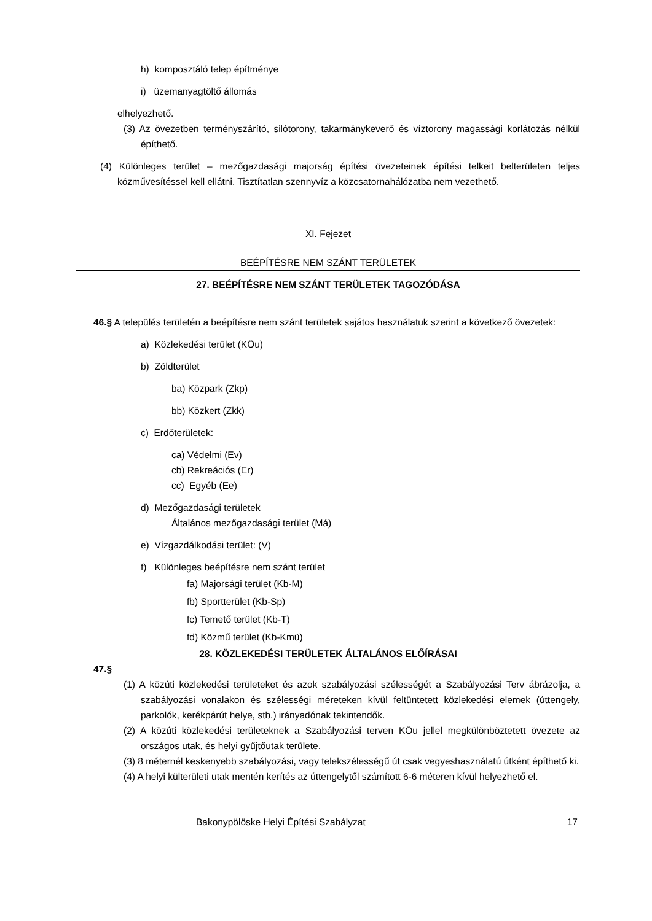h) komposztáló telep építménye
i) üzemanyagtöltő állomás
elhelyezhető.
(3) Az övezetben terményszárító, silótorony, takarmánykeverő és víztorony magassági korlátozás nélkül építhető.
(4) Különleges terület – mezőgazdasági majorság építési övezeteinek építési telkeit belterületen teljes közművesítéssel kell ellátni. Tisztítatlan szennyvíz a közcsatornahálózatba nem vezethető.
XI. Fejezet
BEÉPÍTÉSRE NEM SZÁNT TERÜLETEK
27. BEÉPÍTÉSRE NEM SZÁNT TERÜLETEK TAGOZÓDÁSA
46.§ A település területén a beépítésre nem szánt területek sajátos használatuk szerint a következő övezetek:
a) Közlekedési terület (KÖu)
b) Zöldterület
ba) Közpark (Zkp)
bb) Közkert (Zkk)
c) Erdőterületek:
ca) Védelmi (Ev)
cb) Rekreációs (Er)
cc) Egyéb (Ee)
d) Mezőgazdasági területek
Általános mezőgazdasági terület (Má)
e) Vízgazdálkodási terület: (V)
f) Különleges beépítésre nem szánt terület
fa) Majorsági terület (Kb-M)
fb) Sportterület (Kb-Sp)
fc) Temető terület (Kb-T)
fd) Közmű terület (Kb-Kmü)
28. KÖZLEKEDÉSI TERÜLETEK ÁLTALÁNOS ELŐÍRÁSAI
47.§
(1) A közúti közlekedési területeket és azok szabályozási szélességét a Szabályozási Terv ábrázolja, a szabályozási vonalakon és szélességi méreteken kívül feltüntetett közlekedési elemek (úttengely, parkolók, kerékpárút helye, stb.) irányadónak tekintendők.
(2) A közúti közlekedési területeknek a Szabályozási terven KÖu jellel megkülönböztetett övezete az országos utak, és helyi gyűjtőutak területe.
(3) 8 méternél keskenyebb szabályozási, vagy telekszélességű út csak vegyeshasználatú útként építhető ki.
(4) A helyi külterületi utak mentén kerítés az úttengelytől számított 6-6 méteren kívül helyezhető el.
Bakonypölöske Helyi Építési Szabályzat 17